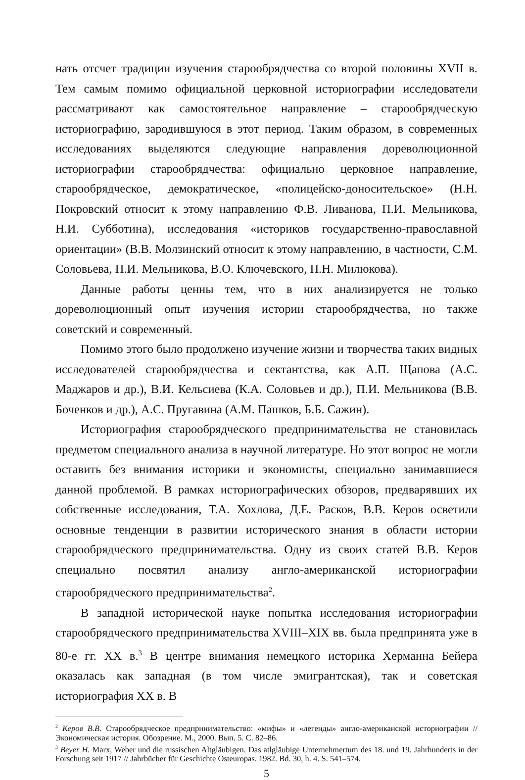нать отсчет традиции изучения старообрядчества со второй половины XVII в. Тем самым помимо официальной церковной историографии исследователи рассматривают как самостоятельное направление – старообрядческую историографию, зародившуюся в этот период. Таким образом, в современных исследованиях выделяются следующие направления дореволюционной историографии старообрядчества: официально церковное направление, старообрядческое, демократическое, «полицейско-доносительское» (Н.Н. Покровский относит к этому направлению Ф.В. Ливанова, П.И. Мельникова, Н.И. Субботина), исследования «историков государственно-православной ориентации» (В.В. Молзинский относит к этому направлению, в частности, С.М. Соловьева, П.И. Мельникова, В.О. Ключевского, П.Н. Милюкова).
Данные работы ценны тем, что в них анализируется не только дореволюционный опыт изучения истории старообрядчества, но также советский и современный.
Помимо этого было продолжено изучение жизни и творчества таких видных исследователей старообрядчества и сектантства, как А.П. Щапова (А.С. Маджаров и др.), В.И. Кельсиева (К.А. Соловьев и др.), П.И. Мельникова (В.В. Боченков и др.), А.С. Пругавина (А.М. Пашков, Б.Б. Сажин).
Историография старообрядческого предпринимательства не становилась предметом специального анализа в научной литературе. Но этот вопрос не могли оставить без внимания историки и экономисты, специально занимавшиеся данной проблемой. В рамках историографических обзоров, предварявших их собственные исследования, Т.А. Хохлова, Д.Е. Расков, В.В. Керов осветили основные тенденции в развитии исторического знания в области истории старообрядческого предпринимательства. Одну из своих статей В.В. Керов специально посвятил анализу англо-американской историографии старообрядческого предпринимательства<sup>2</sup>.
В западной исторической науке попытка исследования историографии старообрядческого предпринимательства XVIII–XIX вв. была предпринята уже в 80-е гг. XX в.<sup>3</sup> В центре внимания немецкого историка Херманна Бейера оказалась как западная (в том числе эмигрантская), так и советская историография XX в. В
<sup>2</sup> Керов В.В. Старообрядческое предпринимательство: «мифы» и «легенды» англо-американской историографии // Экономическая история. Обозрение. М., 2000. Вып. 5. С. 82–86.
<sup>3</sup> Beyer H. Marx, Weber und die russischen Altgläubigen. Das atlgläubige Unternehmertum des 18. und 19. Jahrhunderts in der Forschung seit 1917 // Jahrbücher für Geschichte Osteuropas. 1982. Bd. 30, h. 4. S. 541–574.
5